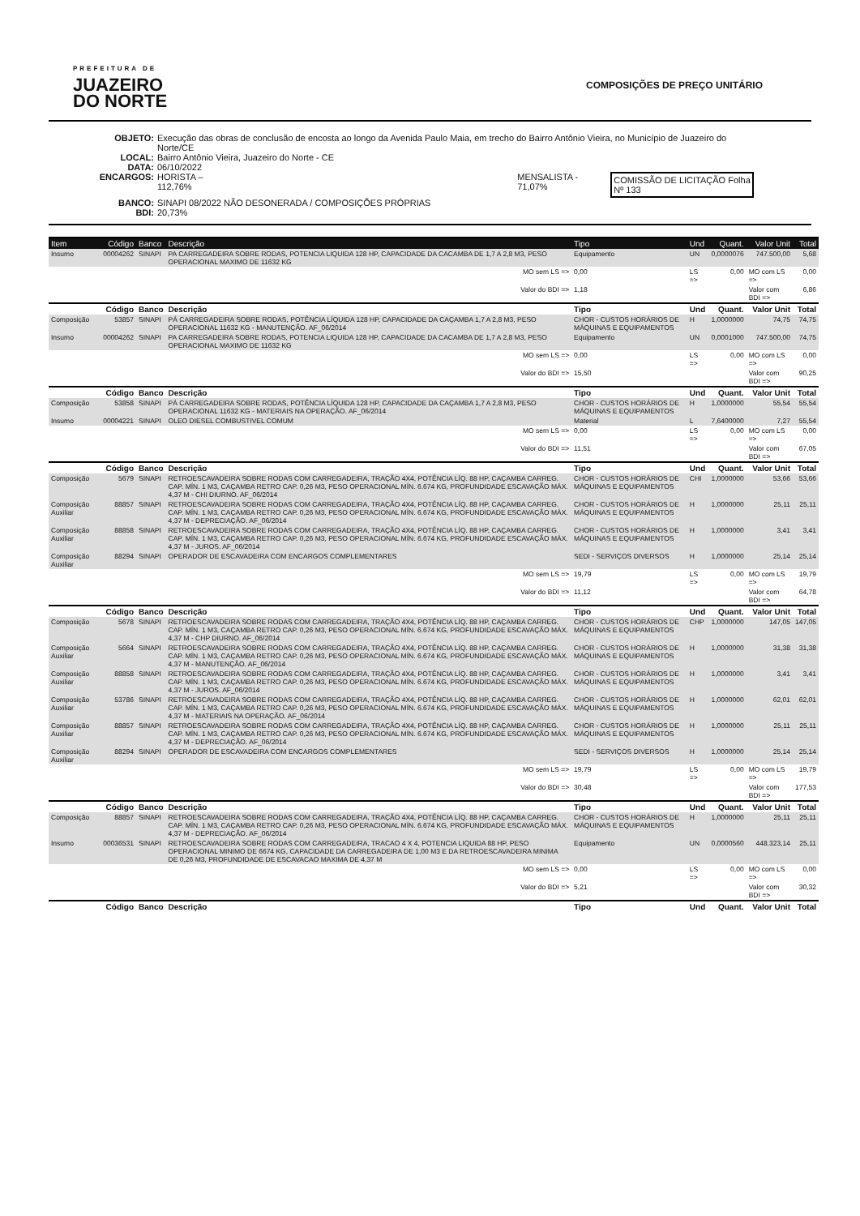PREFEITURA DE
JUAZEIRO
DO NORTE
COMPOSIÇÕES DE PREÇO UNITÁRIO
OBJETO: Execução das obras de conclusão de encosta ao longo da Avenida Paulo Maia, em trecho do Bairro Antônio Vieira, no Município de Juazeiro do Norte/CE
LOCAL: Bairro Antônio Vieira, Juazeiro do Norte - CE
DATA: 06/10/2022
ENCARGOS: HORISTA – 112,76% MENSALISTA - 71,07% COMISSÃO DE LICITAÇÃO Folha Nº 133
BANCO: SINAPI 08/2022 NÃO DESONERADA / COMPOSIÇÕES PRÓPRIAS
BDI: 20,73%
| Item | Código | Banco | Descrição | Tipo | Und | Quant. | Valor Unit | Total |
| --- | --- | --- | --- | --- | --- | --- | --- | --- |
| Insumo | 00004262 | SINAPI | PA CARREGADEIRA SOBRE RODAS, POTENCIA LIQUIDA 128 HP, CAPACIDADE DA CACAMBA DE 1,7 A 2,8 M3, PESO OPERACIONAL MAXIMO DE 11632 KG | Equipamento | UN | 0,0000076 | 747.500,00 | 5,68 |
| MO sem LS => | | | | 0,00 | LS => | 0,00 | MO com LS => | 0,00 |
| Valor do BDI => | | | | 1,18 | | | Valor com BDI => | 6,86 |
| | Código | Banco | Descrição | Tipo | Und | Quant. | Valor Unit | Total |
| Composição | 53857 | SINAPI | PÁ CARREGADEIRA SOBRE RODAS, POTÊNCIA LÍQUIDA 128 HP, CAPACIDADE DA CAÇAMBA 1,7 A 2,8 M3, PESO OPERACIONAL 11632 KG - MANUTENÇÃO. AF_06/2014 | CHOR - CUSTOS HORÁRIOS DE MÁQUINAS E EQUIPAMENTOS | H | 1,0000000 | 74,75 | 74,75 |
| Insumo | 00004262 | SINAPI | PA CARREGADEIRA SOBRE RODAS, POTENCIA LIQUIDA 128 HP, CAPACIDADE DA CACAMBA DE 1,7 A 2,8 M3, PESO OPERACIONAL MAXIMO DE 11632 KG | Equipamento | UN | 0,0001000 | 747.500,00 | 74,75 |
| MO sem LS => | | | | 0,00 | LS => | 0,00 | MO com LS => | 0,00 |
| Valor do BDI => | | | | 15,50 | | | Valor com BDI => | 90,25 |
| | Código | Banco | Descrição | Tipo | Und | Quant. | Valor Unit | Total |
| Composição | 53858 | SINAPI | PÁ CARREGADEIRA SOBRE RODAS, POTÊNCIA LÍQUIDA 128 HP, CAPACIDADE DA CAÇAMBA 1,7 A 2,8 M3, PESO OPERACIONAL 11632 KG - MATERIAIS NA OPERAÇÃO. AF_06/2014 | CHOR - CUSTOS HORÁRIOS DE MÁQUINAS E EQUIPAMENTOS | H | 1,0000000 | 55,54 | 55,54 |
| Insumo | 00004221 | SINAPI | OLEO DIESEL COMBUSTIVEL COMUM | Material | L | 7,6400000 | 7,27 | 55,54 |
| MO sem LS => | | | | 0,00 | LS => | 0,00 | MO com LS => | 0,00 |
| Valor do BDI => | | | | 11,51 | | | Valor com BDI => | 67,05 |
| | Código | Banco | Descrição | Tipo | Und | Quant. | Valor Unit | Total |
| Composição | 5679 | SINAPI | RETROESCAVADEIRA SOBRE RODAS COM CARREGADEIRA, TRAÇÃO 4X4, POTÊNCIA LÍQ. 88 HP, CAÇAMBA CARREG. CAP. MÍN. 1 M3, CAÇAMBA RETRO CAP. 0,26 M3, PESO OPERACIONAL MÍN. 6.674 KG, PROFUNDIDADE ESCAVAÇÃO MÁX. 4,37 M - CHI DIURNO. AF_06/2014 | CHOR - CUSTOS HORÁRIOS DE MÁQUINAS E EQUIPAMENTOS | CHI | 1,0000000 | 53,66 | 53,66 |
| Composição Auxiliar | 88857 | SINAPI | RETROESCAVADEIRA SOBRE RODAS COM CARREGADEIRA, TRAÇÃO 4X4, POTÊNCIA LÍQ. 88 HP, CAÇAMBA CARREG. CAP. MÍN. 1 M3, CAÇAMBA RETRO CAP. 0,26 M3, PESO OPERACIONAL MÍN. 6.674 KG, PROFUNDIDADE ESCAVAÇÃO MÁX. 4,37 M - DEPRECIAÇÃO. AF_06/2014 | CHOR - CUSTOS HORÁRIOS DE MÁQUINAS E EQUIPAMENTOS | H | 1,0000000 | 25,11 | 25,11 |
| Composição Auxiliar | 88858 | SINAPI | RETROESCAVADEIRA SOBRE RODAS COM CARREGADEIRA, TRAÇÃO 4X4, POTÊNCIA LÍQ. 88 HP, CAÇAMBA CARREG. CAP. MÍN. 1 M3, CAÇAMBA RETRO CAP. 0,26 M3, PESO OPERACIONAL MÍN. 6.674 KG, PROFUNDIDADE ESCAVAÇÃO MÁX. 4,37 M - JUROS. AF_06/2014 | CHOR - CUSTOS HORÁRIOS DE MÁQUINAS E EQUIPAMENTOS | H | 1,0000000 | 3,41 | 3,41 |
| Composição Auxiliar | 88294 | SINAPI | OPERADOR DE ESCAVADEIRA COM ENCARGOS COMPLEMENTARES | SEDI - SERVIÇOS DIVERSOS | H | 1,0000000 | 25,14 | 25,14 |
| MO sem LS => | | | | 19,79 | LS => | 0,00 | MO com LS => | 19,79 |
| Valor do BDI => | | | | 11,12 | | | Valor com BDI => | 64,78 |
| | Código | Banco | Descrição | Tipo | Und | Quant. | Valor Unit | Total |
| Composição | 5678 | SINAPI | RETROESCAVADEIRA SOBRE RODAS COM CARREGADEIRA, TRAÇÃO 4X4, POTÊNCIA LÍQ. 88 HP, CAÇAMBA CARREG. CAP. MÍN. 1 M3, CAÇAMBA RETRO CAP. 0,26 M3, PESO OPERACIONAL MÍN. 6.674 KG, PROFUNDIDADE ESCAVAÇÃO MÁX. 4,37 M - CHP DIURNO. AF_06/2014 | CHOR - CUSTOS HORÁRIOS DE MÁQUINAS E EQUIPAMENTOS | CHP | 1,0000000 | 147,05 | 147,05 |
| Composição Auxiliar | 5664 | SINAPI | RETROESCAVADEIRA SOBRE RODAS COM CARREGADEIRA, TRAÇÃO 4X4, POTÊNCIA LÍQ. 88 HP, CAÇAMBA CARREG. CAP. MÍN. 1 M3, CAÇAMBA RETRO CAP. 0,26 M3, PESO OPERACIONAL MÍN. 6.674 KG, PROFUNDIDADE ESCAVAÇÃO MÁX. 4,37 M - MANUTENÇÃO. AF_06/2014 | CHOR - CUSTOS HORÁRIOS DE MÁQUINAS E EQUIPAMENTOS | H | 1,0000000 | 31,38 | 31,38 |
| Composição Auxiliar | 88858 | SINAPI | RETROESCAVADEIRA SOBRE RODAS COM CARREGADEIRA, TRAÇÃO 4X4, POTÊNCIA LÍQ. 88 HP, CAÇAMBA CARREG. CAP. MÍN. 1 M3, CAÇAMBA RETRO CAP. 0,26 M3, PESO OPERACIONAL MÍN. 6.674 KG, PROFUNDIDADE ESCAVAÇÃO MÁX. 4,37 M - JUROS. AF_06/2014 | CHOR - CUSTOS HORÁRIOS DE MÁQUINAS E EQUIPAMENTOS | H | 1,0000000 | 3,41 | 3,41 |
| Composição Auxiliar | 53786 | SINAPI | RETROESCAVADEIRA SOBRE RODAS COM CARREGADEIRA, TRAÇÃO 4X4, POTÊNCIA LÍQ. 88 HP, CAÇAMBA CARREG. CAP. MÍN. 1 M3, CAÇAMBA RETRO CAP. 0,26 M3, PESO OPERACIONAL MÍN. 6.674 KG, PROFUNDIDADE ESCAVAÇÃO MÁX. 4,37 M - MATERIAIS NA OPERAÇÃO. AF_06/2014 | CHOR - CUSTOS HORÁRIOS DE MÁQUINAS E EQUIPAMENTOS | H | 1,0000000 | 62,01 | 62,01 |
| Composição Auxiliar | 88857 | SINAPI | RETROESCAVADEIRA SOBRE RODAS COM CARREGADEIRA, TRAÇÃO 4X4, POTÊNCIA LÍQ. 88 HP, CAÇAMBA CARREG. CAP. MÍN. 1 M3, CAÇAMBA RETRO CAP. 0,26 M3, PESO OPERACIONAL MÍN. 6.674 KG, PROFUNDIDADE ESCAVAÇÃO MÁX. 4,37 M - DEPRECIAÇÃO. AF_06/2014 | CHOR - CUSTOS HORÁRIOS DE MÁQUINAS E EQUIPAMENTOS | H | 1,0000000 | 25,11 | 25,11 |
| Composição Auxiliar | 88294 | SINAPI | OPERADOR DE ESCAVADEIRA COM ENCARGOS COMPLEMENTARES | SEDI - SERVIÇOS DIVERSOS | H | 1,0000000 | 25,14 | 25,14 |
| MO sem LS => | | | | 19,79 | LS => | 0,00 | MO com LS => | 19,79 |
| Valor do BDI => | | | | 30,48 | | | Valor com BDI => | 177,53 |
| | Código | Banco | Descrição | Tipo | Und | Quant. | Valor Unit | Total |
| Composição | 88857 | SINAPI | RETROESCAVADEIRA SOBRE RODAS COM CARREGADEIRA, TRAÇÃO 4X4, POTÊNCIA LÍQ. 88 HP, CAÇAMBA CARREG. CAP. MÍN. 1 M3, CAÇAMBA RETRO CAP. 0,26 M3, PESO OPERACIONAL MÍN. 6.674 KG, PROFUNDIDADE ESCAVAÇÃO MÁX. 4,37 M - DEPRECIAÇÃO. AF_06/2014 | CHOR - CUSTOS HORÁRIOS DE MÁQUINAS E EQUIPAMENTOS | H | 1,0000000 | 25,11 | 25,11 |
| Insumo | 00036531 | SINAPI | RETROESCAVADEIRA SOBRE RODAS COM CARREGADEIRA, TRACAO 4 X 4, POTENCIA LIQUIDA 88 HP, PESO OPERACIONAL MINIMO DE 6674 KG, CAPACIDADE DA CARREGADEIRA DE 1,00 M3 E DA RETROESCAVADEIRA MINIMA DE 0,26 M3, PROFUNDIDADE DE ESCAVACAO MAXIMA DE 4,37 M | Equipamento | UN | 0,0000560 | 448.323,14 | 25,11 |
| MO sem LS => | | | | 0,00 | LS => | 0,00 | MO com LS => | 0,00 |
| Valor do BDI => | | | | 5,21 | | | Valor com BDI => | 30,32 |
| | Código | Banco | Descrição | Tipo | Und | Quant. | Valor Unit | Total |